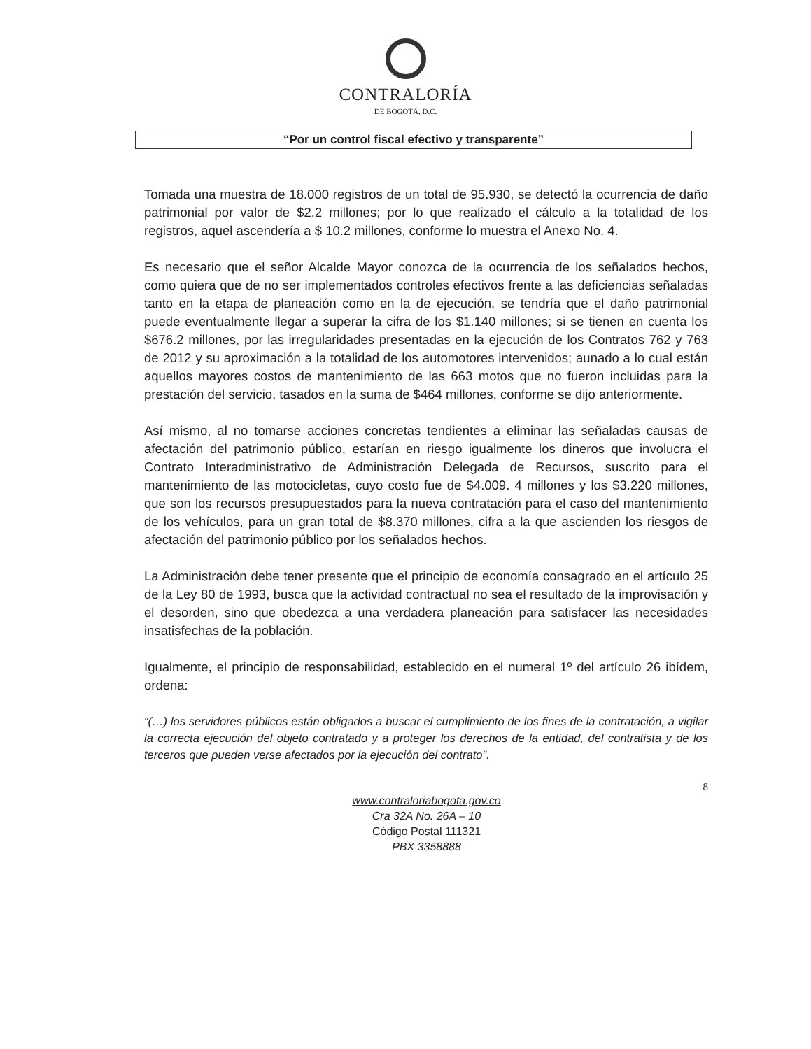CONTRALORÍA
DE BOGOTÁ, D.C.
“Por un control fiscal efectivo y transparente”
Tomada una muestra de 18.000 registros de un total de 95.930, se detectó la ocurrencia de daño patrimonial por valor de $2.2 millones; por lo que realizado el cálculo a la totalidad de los registros, aquel ascendería a $ 10.2 millones, conforme lo muestra el Anexo No. 4.
Es necesario que el señor Alcalde Mayor conozca de la ocurrencia de los señalados hechos, como quiera que de no ser implementados controles efectivos frente a las deficiencias señaladas tanto en la etapa de planeación como en la de ejecución, se tendría que el daño patrimonial puede eventualmente llegar a superar la cifra de los $1.140 millones; si se tienen en cuenta los $676.2 millones, por las irregularidades presentadas en la ejecución de los Contratos 762 y 763 de 2012 y su aproximación a la totalidad de los automotores intervenidos; aunado a lo cual están aquellos mayores costos de mantenimiento de las 663 motos que no fueron incluidas para la prestación del servicio, tasados en la suma de $464 millones, conforme se dijo anteriormente.
Así mismo, al no tomarse acciones concretas tendientes a eliminar las señaladas causas de afectación del patrimonio público, estarían en riesgo igualmente los dineros que involucra el Contrato Interadministrativo de Administración Delegada de Recursos, suscrito para el mantenimiento de las motocicletas, cuyo costo fue de $4.009. 4 millones y los $3.220 millones, que son los recursos presupuestados para la nueva contratación para el caso del mantenimiento de los vehículos, para un gran total de $8.370 millones, cifra a la que ascienden los riesgos de afectación del patrimonio público por los señalados hechos.
La Administración debe tener presente que el principio de economía consagrado en el artículo 25 de la Ley 80 de 1993, busca que la actividad contractual no sea el resultado de la improvisación y el desorden, sino que obedezca a una verdadera planeación para satisfacer las necesidades insatisfechas de la población.
Igualmente, el principio de responsabilidad, establecido en el numeral 1º del artículo 26 ibídem, ordena:
“(…) los servidores públicos están obligados a buscar el cumplimiento de los fines de la contratación, a vigilar la correcta ejecución del objeto contratado y a proteger los derechos de la entidad, del contratista y de los terceros que pueden verse afectados por la ejecución del contrato”.
8
www.contraloriabogota.gov.co
Cra 32A No. 26A – 10
Código Postal 111321
PBX 3358888